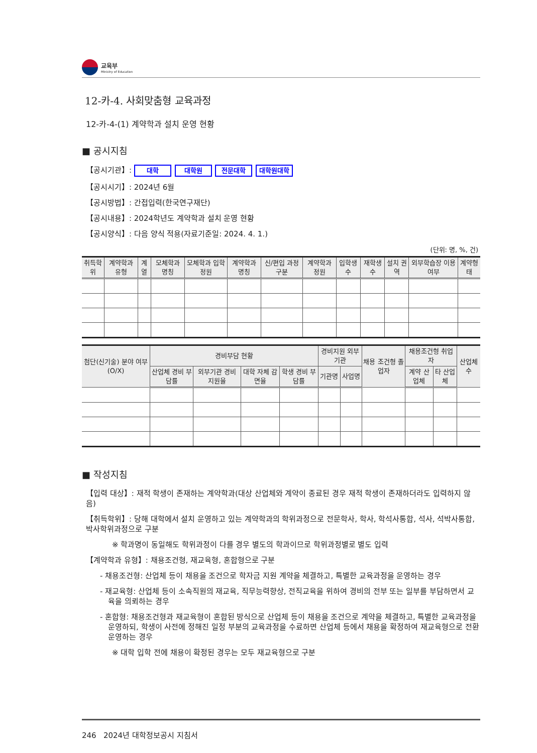교육부
Ministry of Education
12-카-4. 사회맞춤형 교육과정
12-카-4-(1) 계약학과 설치 운영 현황
■ 공시지침
【공시기관】: 대학 대학원 전문대학 대학원대학
【공시시기】: 2024년 6월
【공시방법】: 간접입력(한국연구재단)
【공시내용】: 2024학년도 계약학과 설치 운영 현황
【공시양식】: 다음 양식 적용(자료기준일: 2024. 4. 1.)
(단위: 명, %, 건)
| 취득학위 | 계약학과 유형 | 계열 | 모체학과 명칭 | 모체학과 입학정원 | 계약학과 명칭 | 신/편입 과정 구분 | 계약학과 정원 | 입학생 수 | 재학생 수 | 설치 권역 | 외부학습장 이용 여부 | 계약형태 |
| --- | --- | --- | --- | --- | --- | --- | --- | --- | --- | --- | --- | --- |
| 첨단(신기술) 분야 여부 (O/X) | 경비부담 현황 | | | | 경비지원 외부기관 | | 채용 조건형 졸업자 | 채용조건형 취업자 | | 산업체 수 |
| --- | --- | --- | --- | --- | --- | --- | --- | --- | --- | --- |
| | 산업체 경비 부담률 | 외부기관 경비 지원율 | 대학 자체 감면율 | 학생 경비 부담률 | 기관명 | 사업명 | | 계약 산업체 | 타 산업체 | |
■ 작성지침
【입력 대상】: 재적 학생이 존재하는 계약학과(대상 산업체와 계약이 종료된 경우 재적 학생이 존재하더라도 입력하지 않음)
【취득학위】: 당해 대학에서 설치 운영하고 있는 계약학과의 학위과정으로 전문학사, 학사, 학석사통합, 석사, 석박사통합, 박사학위과정으로 구분
※ 학과명이 동일해도 학위과정이 다를 경우 별도의 학과이므로 학위과정별로 별도 입력
【계약학과 유형】: 채용조건형, 재교육형, 혼합형으로 구분
- 채용조건형: 산업체 등이 채용을 조건으로 학자금 지원 계약을 체결하고, 특별한 교육과정을 운영하는 경우
- 재교육형: 산업체 등이 소속직원의 재교육, 직무능력향상, 전직교육을 위하여 경비의 전부 또는 일부를 부담하면서 교육을 의뢰하는 경우
- 혼합형: 채용조건형과 재교육형이 혼합된 방식으로 산업체 등이 채용을 조건으로 계약을 체결하고, 특별한 교육과정을 운영하되, 학생이 사전에 정해진 일정 부분의 교육과정을 수료하면 산업체 등에서 채용을 확정하여 재교육형으로 전환 운영하는 경우
※ 대학 입학 전에 채용이 확정된 경우는 모두 재교육형으로 구분
246 2024년 대학정보공시 지침서